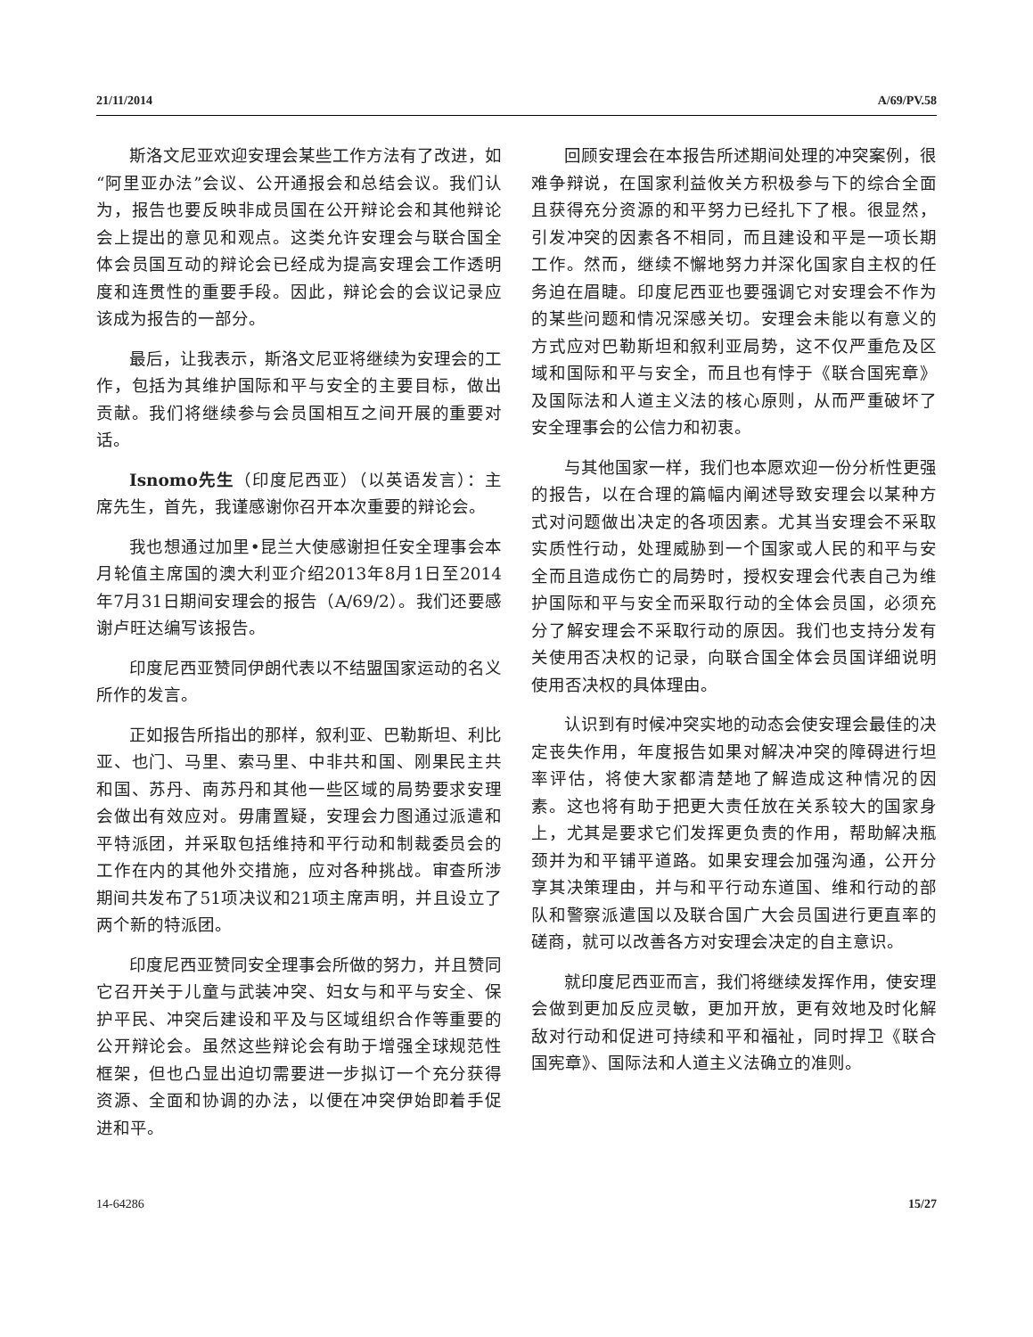21/11/2014 A/69/PV.58
斯洛文尼亚欢迎安理会某些工作方法有了改进，如“阿里亚办法”会议、公开通报会和总结会议。我们认为，报告也要反映非成员国在公开辩论会和其他辩论会上提出的意见和观点。这类允许安理会与联合国全体会员国互动的辩论会已经成为提高安理会工作透明度和连贯性的重要手段。因此，辩论会的会议记录应该成为报告的一部分。
最后，让我表示，斯洛文尼亚将继续为安理会的工作，包括为其维护国际和平与安全的主要目标，做出贡献。我们将继续参与会员国相互之间开展的重要对话。
Isnomo先生（印度尼西亚）（以英语发言）：主席先生，首先，我谨感谢你召开本次重要的辩论会。
我也想通过加里•昆兰大使感谢担任安全理事会本月轮值主席国的澳大利亚介绍2013年8月1日至2014年7月31日期间安理会的报告（A/69/2）。我们还要感谢卢旺达编写该报告。
印度尼西亚赞同伊朗代表以不结盟国家运动的名义所作的发言。
正如报告所指出的那样，叙利亚、巴勒斯坦、利比亚、也门、马里、索马里、中非共和国、刚果民主共和国、苏丹、南苏丹和其他一些区域的局势要求安理会做出有效应对。毋庸置疑，安理会力图通过派遣和平特派团，并采取包括维持和平行动和制裁委员会的工作在内的其他外交措施，应对各种挑战。审查所涉期间共发布了51项决议和21项主席声明，并且设立了两个新的特派团。
印度尼西亚赞同安全理事会所做的努力，并且赞同它召开关于儿童与武装冲突、妇女与和平与安全、保护平民、冲突后建设和平及与区域组织合作等重要的公开辩论会。虽然这些辩论会有助于增强全球规范性框架，但也凸显出迫切需要进一步拟订一个充分获得资源、全面和协调的办法，以便在冲突伊始即着手促进和平。
回顾安理会在本报告所述期间处理的冲突案例，很难争辩说，在国家利益攸关方积极参与下的综合全面且获得充分资源的和平努力已经扎下了根。很显然，引发冲突的因素各不相同，而且建设和平是一项长期工作。然而，继续不懈地努力并深化国家自主权的任务迫在眉睫。印度尼西亚也要强调它对安理会不作为的某些问题和情况深感关切。安理会未能以有意义的方式应对巴勒斯坦和叙利亚局势，这不仅严重危及区域和国际和平与安全，而且也有悖于《联合国宪章》及国际法和人道主义法的核心原则，从而严重破坏了安全理事会的公信力和初衷。
与其他国家一样，我们也本愿欢迎一份分析性更强的报告，以在合理的篇幅内阐述导致安理会以某种方式对问题做出决定的各项因素。尤其当安理会不采取实质性行动，处理威胁到一个国家或人民的和平与安全而且造成伤亡的局势时，授权安理会代表自己为维护国际和平与安全而采取行动的全体会员国，必须充分了解安理会不采取行动的原因。我们也支持分发有关使用否决权的记录，向联合国全体会员国详细说明使用否决权的具体理由。
认识到有时候冲突实地的动态会使安理会最佳的决定丧失作用，年度报告如果对解决冲突的障碍进行坦率评估，将使大家都清楚地了解造成这种情况的因素。这也将有助于把更大责任放在关系较大的国家身上，尤其是要求它们发挥更负责的作用，帮助解决瓶颈并为和平铺平道路。如果安理会加强沟通，公开分享其决策理由，并与和平行动东道国、维和行动的部队和警察派遣国以及联合国广大会员国进行更直率的磋商，就可以改善各方对安理会决定的自主意识。
就印度尼西亚而言，我们将继续发挥作用，使安理会做到更加反应灵敏，更加开放，更有效地及时化解敌对行动和促进可持续和平和福祉，同时捍卫《联合国宪章》、国际法和人道主义法确立的准则。
14-64286 15/27